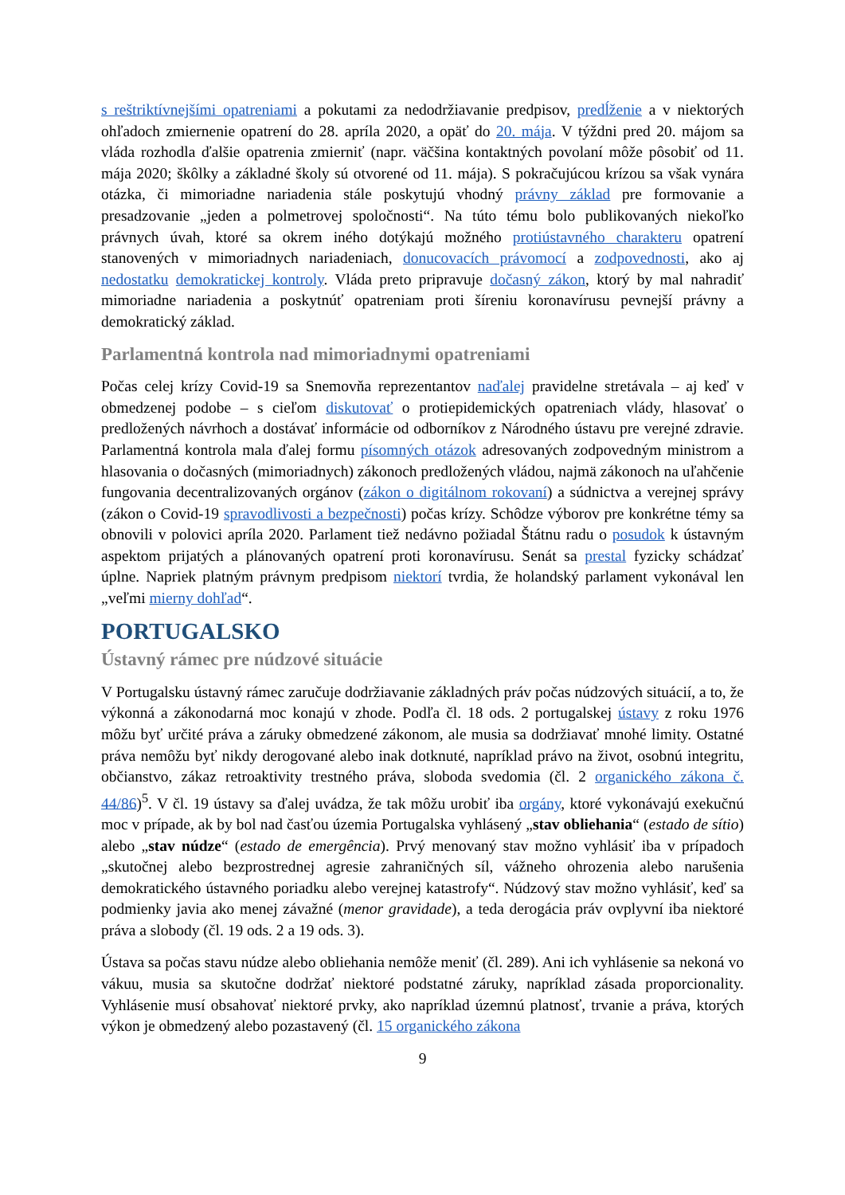s reštriktívnejšími opatreniami a pokutami za nedodržiavanie predpisov, predĺženie a v niektorých ohľadoch zmiernenie opatrení do 28. apríla 2020, a opäť do 20. mája. V týždni pred 20. májom sa vláda rozhodla ďalšie opatrenia zmierniť (napr. väčšina kontaktných povolaní môže pôsobiť od 11. mája 2020; škôlky a základné školy sú otvorené od 11. mája). S pokračujúcou krízou sa však vynára otázka, či mimoriadne nariadenia stále poskytujú vhodný právny základ pre formovanie a presadzovanie „jeden a polmetrovej spoločnosti“. Na túto tému bolo publikovaných niekoľko právnych úvah, ktoré sa okrem iného dotýkajú možného protiústavného charakteru opatrení stanovených v mimoriadnych nariadeniach, donucovacích právomocí a zodpovednosti, ako aj nedostatku demokratickej kontroly. Vláda preto pripravuje dočasný zákon, ktorý by mal nahradiť mimoriadne nariadenia a poskytnúť opatreniam proti šíreniu koronavírusu pevnejší právny a demokratický základ.
Parlamentná kontrola nad mimoriadnymi opatreniami
Počas celej krízy Covid-19 sa Snemovňa reprezentantov naďalej pravidelne stretávala – aj keď v obmedzenej podobe – s cieľom diskutovať o protiepidemických opatreniach vlády, hlasovať o predložených návrhoch a dostávať informácie od odborníkov z Národného ústavu pre verejné zdravie. Parlamentná kontrola mala ďalej formu písomných otázok adresovaných zodpovedným ministrom a hlasovania o dočasných (mimoriadnych) zákonoch predložených vládou, najmä zákonoch na uľahčenie fungovania decentralizovaných orgánov (zákon o digitálnom rokovaní) a súdnictva a verejnej správy (zákon o Covid-19 spravodlivosti a bezpečnosti) počas krízy. Schôdze výborov pre konkrétne témy sa obnovili v polovici apríla 2020. Parlament tiež nedávno požiadal Štátnu radu o posudok k ústavným aspektom prijatých a plánovaných opatrení proti koronavírusu. Senát sa prestal fyzicky schádzať úplne. Napriek platným právnym predpisom niektorí tvrdia, že holandský parlament vykonával len „veľmi mierny dohľad“.
PORTUGALSKO
Ústavný rámec pre núdzové situácie
V Portugalsku ústavný rámec zaručuje dodržiavanie základných práv počas núdzových situácií, a to, že výkonná a zákonodarná moc konajú v zhode. Podľa čl. 18 ods. 2 portugalskej ústavy z roku 1976 môžu byť určité práva a záruky obmedzené zákonom, ale musia sa dodržiavať mnohé limity. Ostatné práva nemôžu byť nikdy derogované alebo inak dotknuté, napríklad právo na život, osobnú integritu, občianstvo, zákaz retroaktivity trestného práva, sloboda svedomia (čl. 2 organického zákona č. 44/86)<sup>5</sup>. V čl. 19 ústavy sa ďalej uvádza, že tak môžu urobiť iba orgány, ktoré vykonávajú exekučnú moc v prípade, ak by bol nad časťou územia Portugalska vyhlásený „stav obliehania“ (estado de sítio) alebo „stav núdze“ (estado de emergência). Prvý menovaný stav možno vyhlásiť iba v prípadoch „skutočnej alebo bezprostrednej agresie zahraničných síl, vážneho ohrozenia alebo narušenia demokratického ústavného poriadku alebo verejnej katastrofy“. Núdzový stav možno vyhlásiť, keď sa podmienky javia ako menej závažné (menor gravidade), a teda derogácia práv ovplyvní iba niektoré práva a slobody (čl. 19 ods. 2 a 19 ods. 3).
Ústava sa počas stavu núdze alebo obliehania nemôže meniť (čl. 289). Ani ich vyhlásenie sa nekoná vo vákuu, musia sa skutočne dodržať niektoré podstatné záruky, napríklad zásada proporcionality. Vyhlásenie musí obsahovať niektoré prvky, ako napríklad územnú platnosť, trvanie a práva, ktorých výkon je obmedzený alebo pozastavený (čl. 15 organického zákona
9